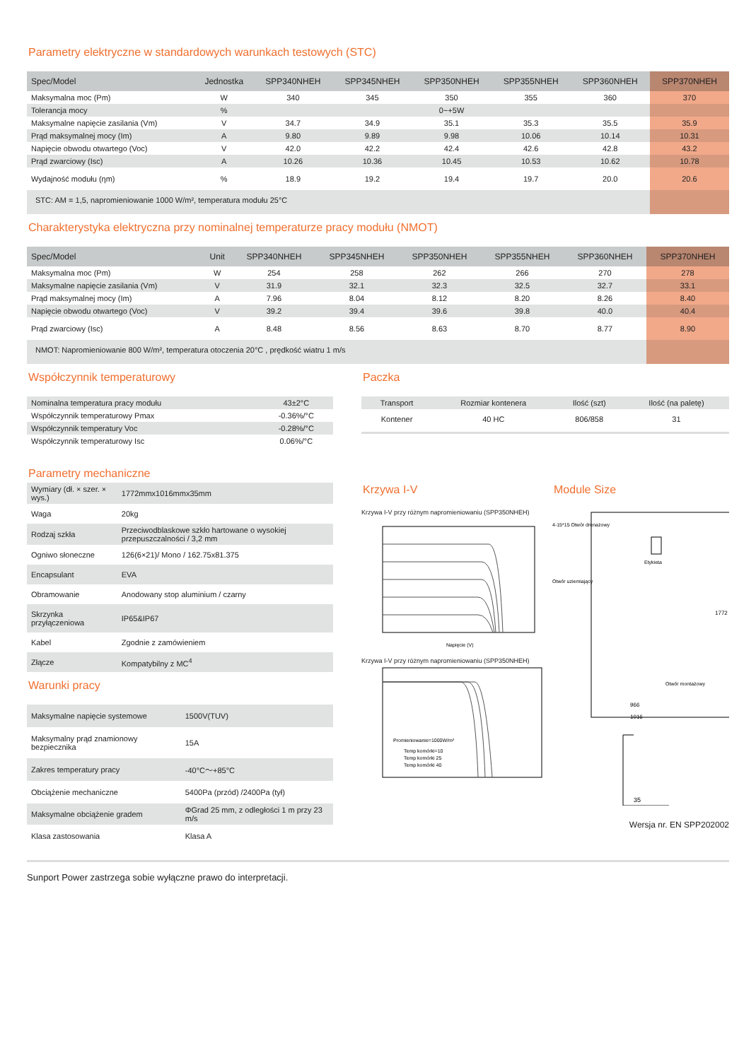Parametry elektryczne w standardowych warunkach testowych (STC)
| Spec/Model | Jednostka | SPP340NHEH | SPP345NHEH | SPP350NHEH | SPP355NHEH | SPP360NHEH | SPP370NHEH |
| --- | --- | --- | --- | --- | --- | --- | --- |
| Maksymalna moc (Pm) | W | 340 | 345 | 350 | 355 | 360 | 370 |
| Tolerancja mocy | % | | | 0~+5W | | | |
| Maksymalne napięcie zasilania (Vm) | V | 34.7 | 34.9 | 35.1 | 35.3 | 35.5 | 35.9 |
| Prąd maksymalnej mocy (Im) | A | 9.80 | 9.89 | 9.98 | 10.06 | 10.14 | 10.31 |
| Napięcie obwodu otwartego (Voc) | V | 42.0 | 42.2 | 42.4 | 42.6 | 42.8 | 43.2 |
| Prąd zwarciowy (Isc) | A | 10.26 | 10.36 | 10.45 | 10.53 | 10.62 | 10.78 |
| Wydajność modułu (ηm) | % | 18.9 | 19.2 | 19.4 | 19.7 | 20.0 | 20.6 |
| STC: AM = 1,5, napromieniowanie 1000 W/m², temperatura modułu 25°C | | | | | | | |
Charakterystyka elektryczna przy nominalnej temperaturze pracy modułu (NMOT)
| Spec/Model | Unit | SPP340NHEH | SPP345NHEH | SPP350NHEH | SPP355NHEH | SPP360NHEH | SPP370NHEH |
| --- | --- | --- | --- | --- | --- | --- | --- |
| Maksymalna moc (Pm) | W | 254 | 258 | 262 | 266 | 270 | 278 |
| Maksymalne napięcie zasilania (Vm) | V | 31.9 | 32.1 | 32.3 | 32.5 | 32.7 | 33.1 |
| Prąd maksymalnej mocy (Im) | A | 7.96 | 8.04 | 8.12 | 8.20 | 8.26 | 8.40 |
| Napięcie obwodu otwartego (Voc) | V | 39.2 | 39.4 | 39.6 | 39.8 | 40.0 | 40.4 |
| Prąd zwarciowy (Isc) | A | 8.48 | 8.56 | 8.63 | 8.70 | 8.77 | 8.90 |
| NMOT: Napromieniowanie 800 W/m², temperatura otoczenia 20°C , prędkość wiatru 1 m/s | | | | | | | |
Współczynnik temperaturowy
| Nominalna temperatura pracy modułu | 43±2°C |
| Współczynnik temperaturowy Pmax | -0.36%/°C |
| Współczynnik temperatury Voc | -0.28%/°C |
| Współczynnik temperaturowy Isc | 0.06%/°C |
Parametry mechaniczne
| Wymiary (dł. × szer. × wys.) | 1772mmx1016mmx35mm |
| Waga | 20kg |
| Rodzaj szkła | Przeciwodblaskowe szkło hartowane o wysokiej przepuszczalności / 3,2 mm |
| Ogniwo słoneczne | 126(6×21)/ Mono / 162.75x81.375 |
| Encapsulant | EVA |
| Obramowanie | Anodowany stop aluminium / czarny |
| Skrzynka przyłączeniowa | IP65&IP67 |
| Kabel | Zgodnie z zamówieniem |
| Złącze | Kompatybilny z MC<sup>4</sup> |
Warunki pracy
| Maksymalne napięcie systemowe | 1500V(TUV) |
| Maksymalny prąd znamionowy bezpiecznika | 15A |
| Zakres temperatury pracy | -40°C〜+85°C |
| Obciążenie mechaniczne | 5400Pa (przód) /2400Pa (tył) |
| Maksymalne obciążenie gradem | ΦGrad 25 mm, z odległości 1 m przy 23 m/s |
| Klasa zastosowania | Klasa A |
Paczka
| Transport | Rozmiar kontenera | Ilość (szt) | Ilość (na paletę) |
| Kontener | 40 HC | 806/858 | 31 |
Krzywa I-V
Krzywa I-V przy różnym napromieniowaniu (SPP350NHEH)
Napięcie (V)
Krzywa I-V przy różnym napromieniowaniu (SPP350NHEH)
Promieniowanie=1000W/m²
Temp komórki=10
Temp komórki 25
Temp komórki 40
Module Size
4-15*15 Otwór drenażowy
Etykieta
Otwór uziemiający
Otwór montażowy
966
1016
1772
35
Wersja nr. EN SPP202002
Sunport Power zastrzega sobie wyłączne prawo do interpretacji.